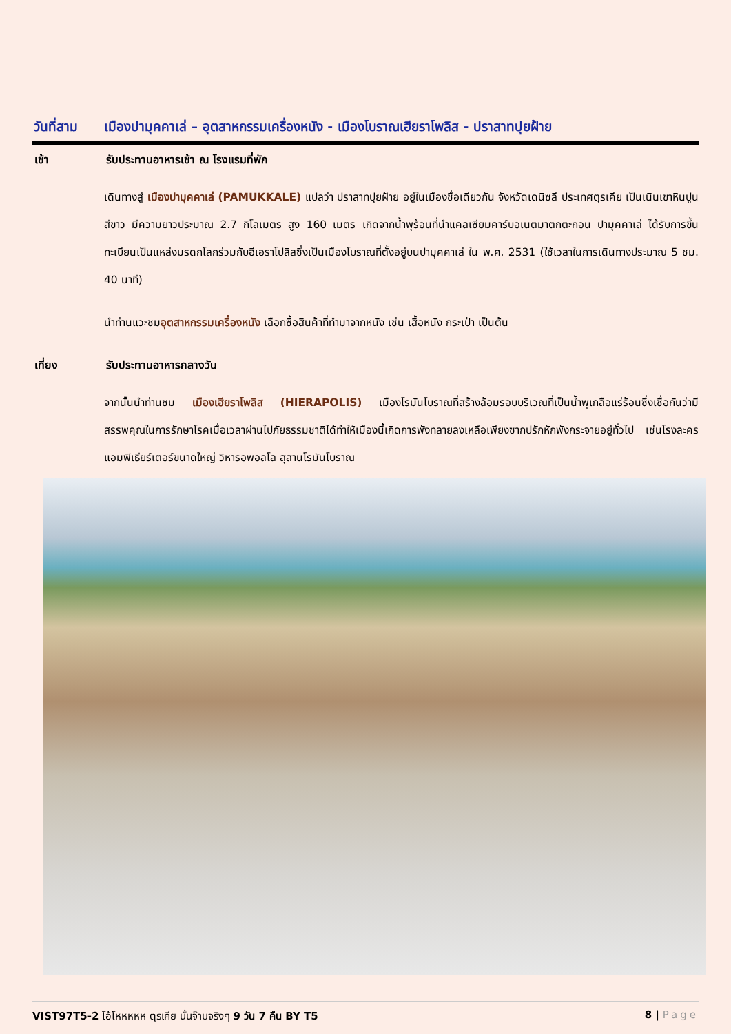วันที่สาม เมืองปามุคคาเล่ – อุตสาหกรรมเครื่องหนัง - เมืองโบราณเฮียราโพลิส - ปราสาทปุยฝ้าย
เช้า รับประทานอาหารเช้า ณ โรงแรมที่พัก
เดินทางสู่ เมืองปามุคคาเล่ (PAMUKKALE) แปลว่า ปราสาทปุยฝ้าย อยู่ในเมืองชื่อเดียวกัน จังหวัดเดนิซลี ประเทศตุรเคีย เป็นเนินเขาหินปูนสีขาว มีความยาวประมาณ 2.7 กิโลเมตร สูง 160 เมตร เกิดจากน้ำพุร้อนที่นำแคลเซียมคาร์บอเนตมาตกตะกอน ปามุคคาเล่ ได้รับการขึ้นทะเบียนเป็นแหล่งมรดกโลกร่วมกับฮีเอราโปลิสซึ่งเป็นเมืองโบราณที่ตั้งอยู่บนปามุคคาเล่ ใน พ.ศ. 2531 (ใช้เวลาในการเดินทางประมาณ 5 ชม. 40 นาที)
นำท่านแวะชมอุตสาหกรรมเครื่องหนัง เลือกซื้อสินค้าที่ทำมาจากหนัง เช่น เสื้อหนัง กระเป๋า เป็นต้น
เที่ยง รับประทานอาหารกลางวัน
จากนั้นนำท่านชม เมืองเฮียราโพลิส (HIERAPOLIS) เมืองโรมันโบราณที่สร้างล้อมรอบบริเวณที่เป็นน้ำพุเกลือแร่ร้อนซึ่งเชื่อกันว่ามีสรรพคุณในการรักษาโรคเมื่อเวลาผ่านไปภัยธรรมชาติได้ทำให้เมืองนี้เกิดการพังทลายลงเหลือเพียงซากปรักหักพังกระจายอยู่ทั่วไป เช่นโรงละครแอมฟิเธียร์เตอร์ขนาดใหญ่ วิหารอพอลโล สุสานโรมันโบราณ
VIST97T5-2 โอ้โหหหหห ตุรเคีย นั้นจ๊าบจริงๆ 9 วัน 7 คืน BY T5 8 | Page